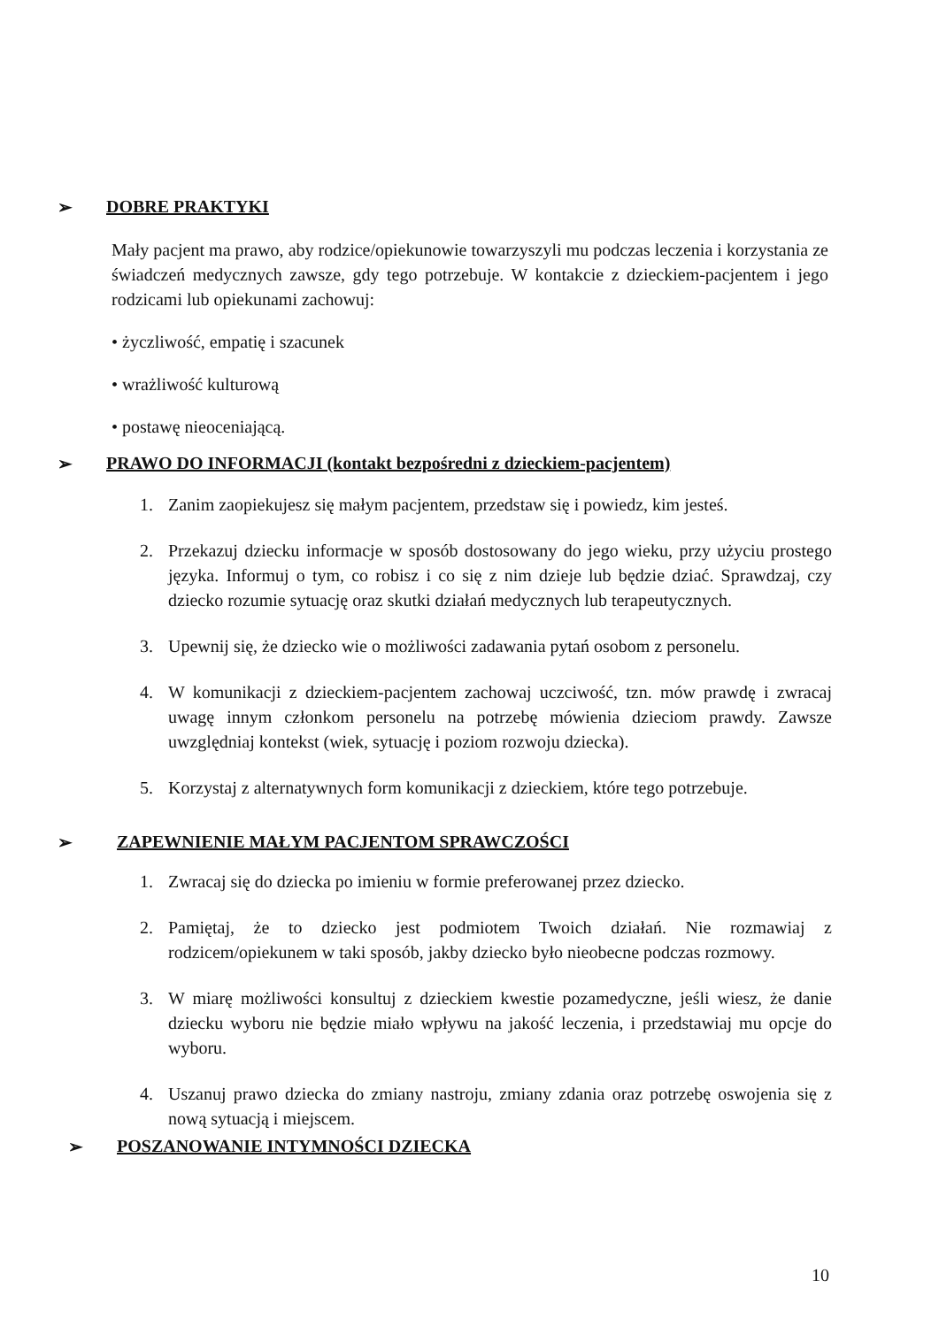➢ DOBRE PRAKTYKI
Mały pacjent ma prawo, aby rodzice/opiekunowie towarzyszyli mu podczas leczenia i korzystania ze świadczeń medycznych zawsze, gdy tego potrzebuje. W kontakcie z dzieckiem-pacjentem i jego rodzicami lub opiekunami zachowuj:
• życzliwość, empatię i szacunek
• wrażliwość kulturową
• postawę nieoceniającą.
➢ PRAWO DO INFORMACJI (kontakt bezpośredni z dzieckiem-pacjentem)
1. Zanim zaopiekujesz się małym pacjentem, przedstaw się i powiedz, kim jesteś.
2. Przekazuj dziecku informacje w sposób dostosowany do jego wieku, przy użyciu prostego języka. Informuj o tym, co robisz i co się z nim dzieje lub będzie dziać. Sprawdzaj, czy dziecko rozumie sytuację oraz skutki działań medycznych lub terapeutycznych.
3. Upewnij się, że dziecko wie o możliwości zadawania pytań osobom z personelu.
4. W komunikacji z dzieckiem-pacjentem zachowaj uczciwość, tzn. mów prawdę i zwracaj uwagę innym członkom personelu na potrzebę mówienia dzieciom prawdy. Zawsze uwzględniaj kontekst (wiek, sytuację i poziom rozwoju dziecka).
5. Korzystaj z alternatywnych form komunikacji z dzieckiem, które tego potrzebuje.
➢ ZAPEWNIENIE MAŁYM PACJENTOM SPRAWCZOŚCI
1. Zwracaj się do dziecka po imieniu w formie preferowanej przez dziecko.
2. Pamiętaj, że to dziecko jest podmiotem Twoich działań. Nie rozmawiaj z rodzicem/opiekunem w taki sposób, jakby dziecko było nieobecne podczas rozmowy.
3. W miarę możliwości konsultuj z dzieckiem kwestie pozamedyczne, jeśli wiesz, że danie dziecku wyboru nie będzie miało wpływu na jakość leczenia, i przedstawiaj mu opcje do wyboru.
4. Uszanuj prawo dziecka do zmiany nastroju, zmiany zdania oraz potrzebę oswojenia się z nową sytuacją i miejscem.
➢ POSZANOWANIE INTYMNOŚCI DZIECKA
10